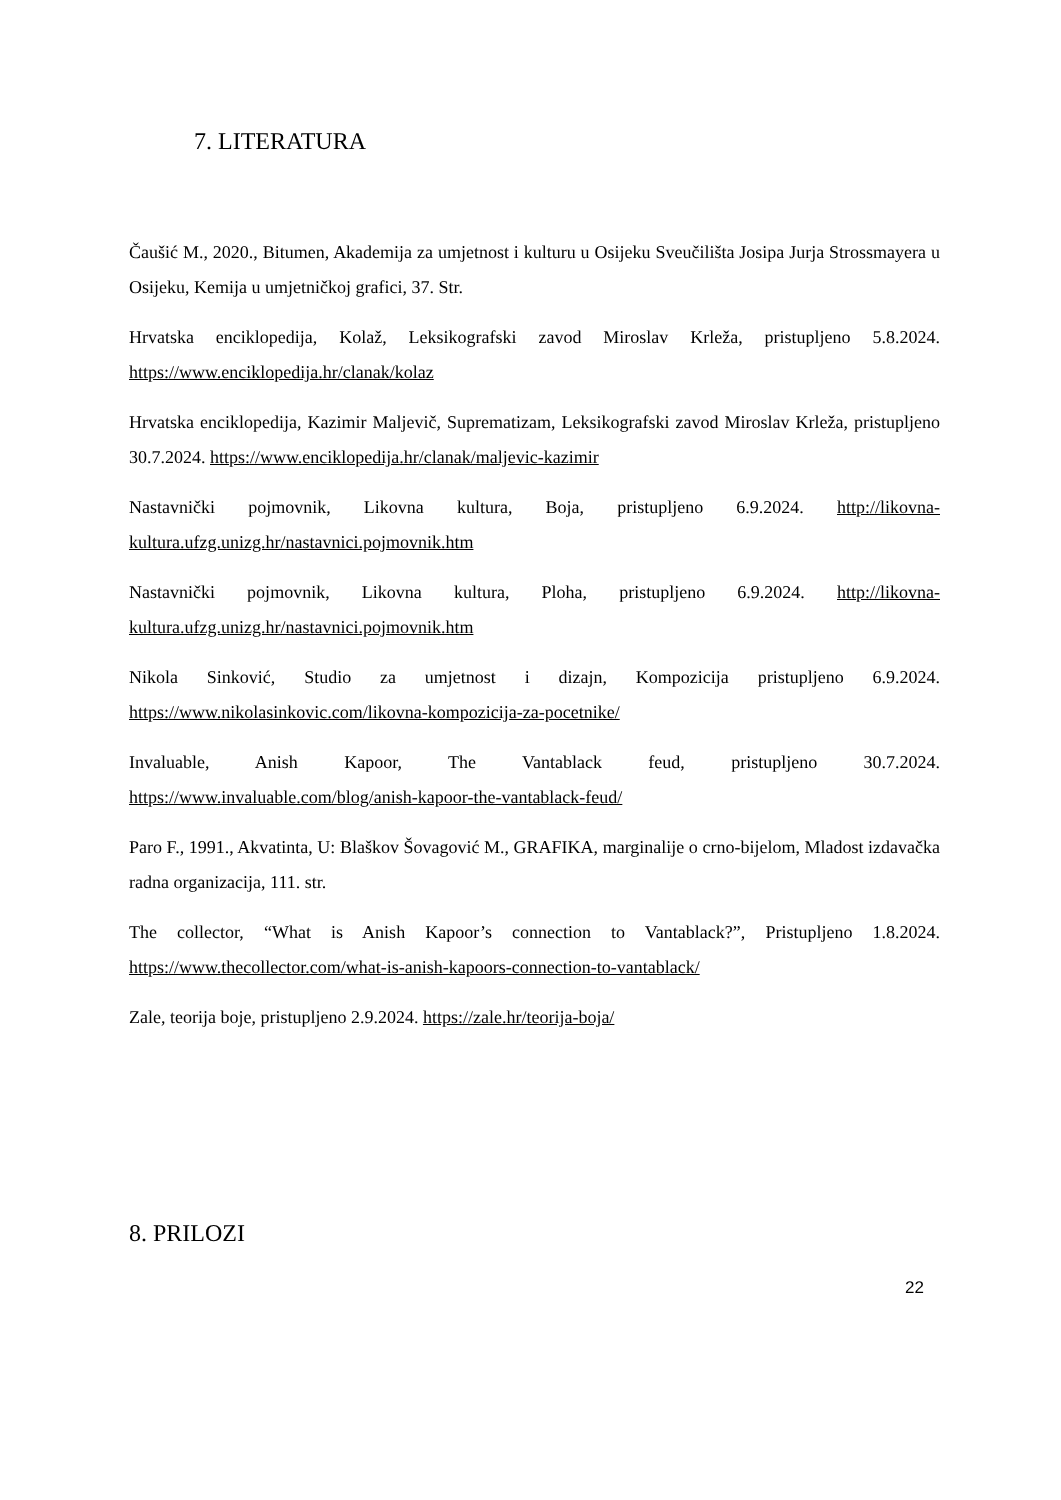7. LITERATURA
Čaušić M., 2020., Bitumen, Akademija za umjetnost i kulturu u Osijeku Sveučilišta Josipa Jurja Strossmayera u Osijeku, Kemija u umjetničkoj grafici, 37. Str.
Hrvatska enciklopedija, Kolaž, Leksikografski zavod Miroslav Krleža, pristupljeno 5.8.2024. https://www.enciklopedija.hr/clanak/kolaz
Hrvatska enciklopedija, Kazimir Maljevič, Suprematizam, Leksikografski zavod Miroslav Krleža, pristupljeno 30.7.2024. https://www.enciklopedija.hr/clanak/maljevic-kazimir
Nastavnički pojmovnik, Likovna kultura, Boja, pristupljeno 6.9.2024. http://likovna-kultura.ufzg.unizg.hr/nastavnici.pojmovnik.htm
Nastavnički pojmovnik, Likovna kultura, Ploha, pristupljeno 6.9.2024. http://likovna-kultura.ufzg.unizg.hr/nastavnici.pojmovnik.htm
Nikola Sinković, Studio za umjetnost i dizajn, Kompozicija pristupljeno 6.9.2024. https://www.nikolasinkovic.com/likovna-kompozicija-za-pocetnike/
Invaluable, Anish Kapoor, The Vantablack feud, pristupljeno 30.7.2024. https://www.invaluable.com/blog/anish-kapoor-the-vantablack-feud/
Paro F., 1991., Akvatinta, U: Blaškov Šovagović M., GRAFIKA, marginalije o crno-bijelom, Mladost izdavačka radna organizacija, 111. str.
The collector, “What is Anish Kapoor’s connection to Vantablack?”, Pristupljeno 1.8.2024. https://www.thecollector.com/what-is-anish-kapoors-connection-to-vantablack/
Zale, teorija boje, pristupljeno 2.9.2024. https://zale.hr/teorija-boja/
8. PRILOZI
22